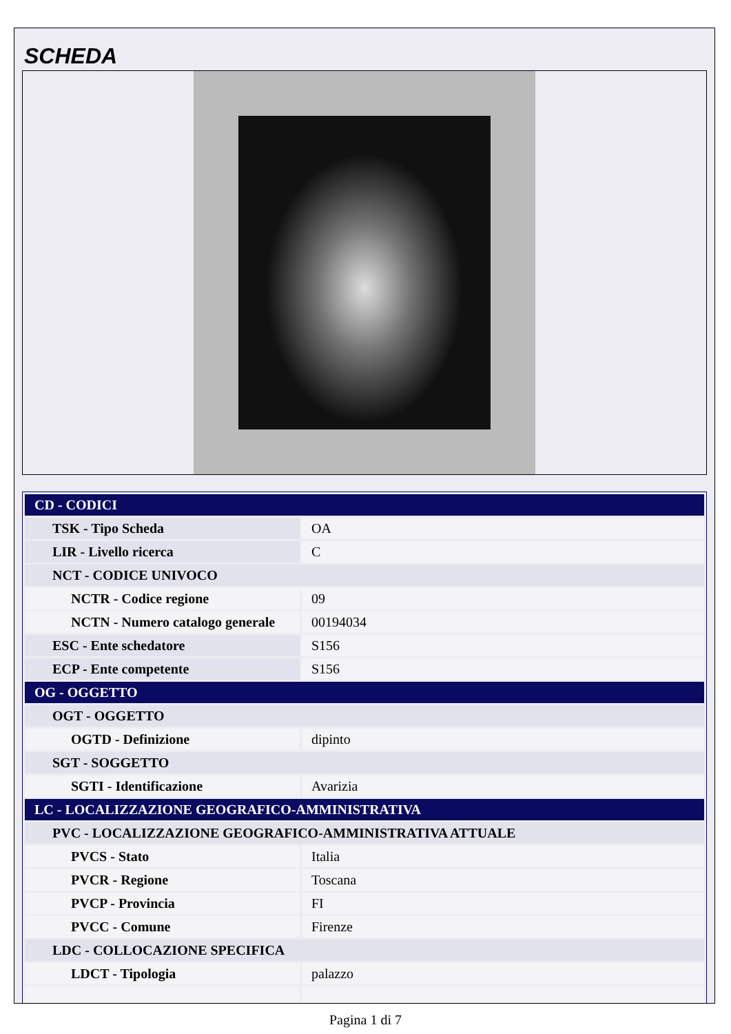SCHEDA
| CD - CODICI | |
| TSK - Tipo Scheda | OA |
| LIR - Livello ricerca | C |
| NCT - CODICE UNIVOCO | |
| NCTR - Codice regione | 09 |
| NCTN - Numero catalogo generale | 00194034 |
| ESC - Ente schedatore | S156 |
| ECP - Ente competente | S156 |
| OG - OGGETTO | |
| OGT - OGGETTO | |
| OGTD - Definizione | dipinto |
| SGT - SOGGETTO | |
| SGTI - Identificazione | Avarizia |
| LC - LOCALIZZAZIONE GEOGRAFICO-AMMINISTRATIVA | |
| PVC - LOCALIZZAZIONE GEOGRAFICO-AMMINISTRATIVA ATTUALE | |
| PVCS - Stato | Italia |
| PVCR - Regione | Toscana |
| PVCP - Provincia | FI |
| PVCC - Comune | Firenze |
| LDC - COLLOCAZIONE SPECIFICA | |
| LDCT - Tipologia | palazzo |
Pagina 1 di 7